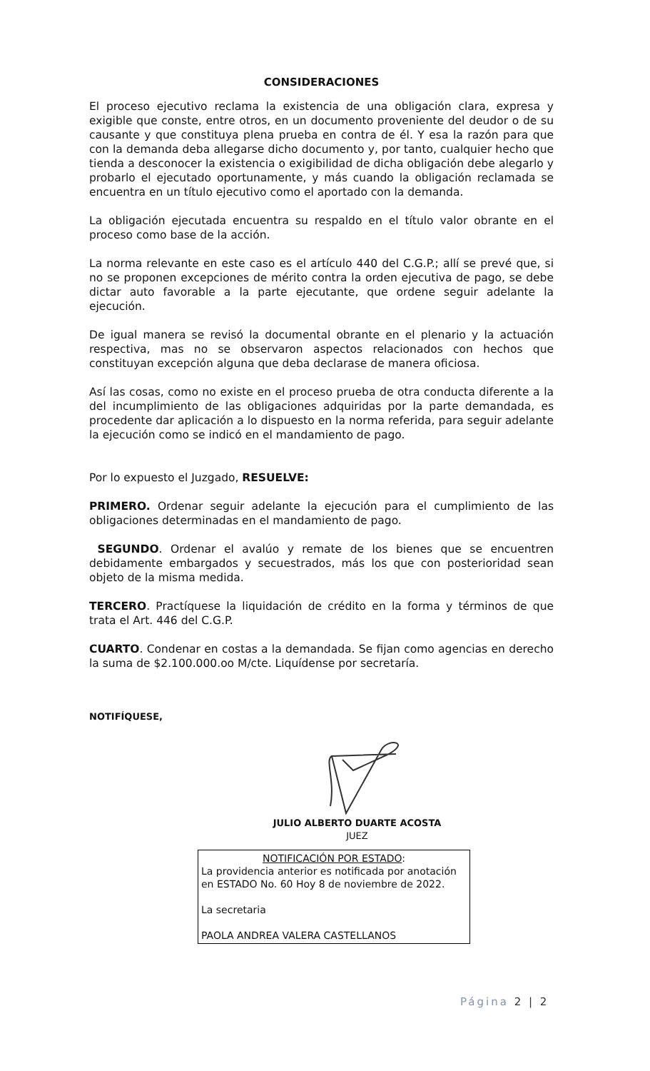CONSIDERACIONES
El proceso ejecutivo reclama la existencia de una obligación clara, expresa y exigible que conste, entre otros, en un documento proveniente del deudor o de su causante y que constituya plena prueba en contra de él. Y esa la razón para que con la demanda deba allegarse dicho documento y, por tanto, cualquier hecho que tienda a desconocer la existencia o exigibilidad de dicha obligación debe alegarlo y probarlo el ejecutado oportunamente, y más cuando la obligación reclamada se encuentra en un título ejecutivo como el aportado con la demanda.
La obligación ejecutada encuentra su respaldo en el título valor obrante en el proceso como base de la acción.
La norma relevante en este caso es el artículo 440 del C.G.P.; allí se prevé que, si no se proponen excepciones de mérito contra la orden ejecutiva de pago, se debe dictar auto favorable a la parte ejecutante, que ordene seguir adelante la ejecución.
De igual manera se revisó la documental obrante en el plenario y la actuación respectiva, mas no se observaron aspectos relacionados con hechos que constituyan excepción alguna que deba declarase de manera oficiosa.
Así las cosas, como no existe en el proceso prueba de otra conducta diferente a la del incumplimiento de las obligaciones adquiridas por la parte demandada, es procedente dar aplicación a lo dispuesto en la norma referida, para seguir adelante la ejecución como se indicó en el mandamiento de pago.
Por lo expuesto el Juzgado, RESUELVE:
PRIMERO. Ordenar seguir adelante la ejecución para el cumplimiento de las obligaciones determinadas en el mandamiento de pago.
SEGUNDO. Ordenar el avalúo y remate de los bienes que se encuentren debidamente embargados y secuestrados, más los que con posterioridad sean objeto de la misma medida.
TERCERO. Practíquese la liquidación de crédito en la forma y términos de que trata el Art. 446 del C.G.P.
CUARTO. Condenar en costas a la demandada. Se fijan como agencias en derecho la suma de $2.100.000.oo M/cte. Liquídense por secretaría.
NOTIFÍQUESE,
JULIO ALBERTO DUARTE ACOSTA
JUEZ
NOTIFICACIÓN POR ESTADO:
La providencia anterior es notificada por anotación en ESTADO No. 60 Hoy 8 de noviembre de 2022.
La secretaria
PAOLA ANDREA VALERA CASTELLANOS
Página 2 | 2